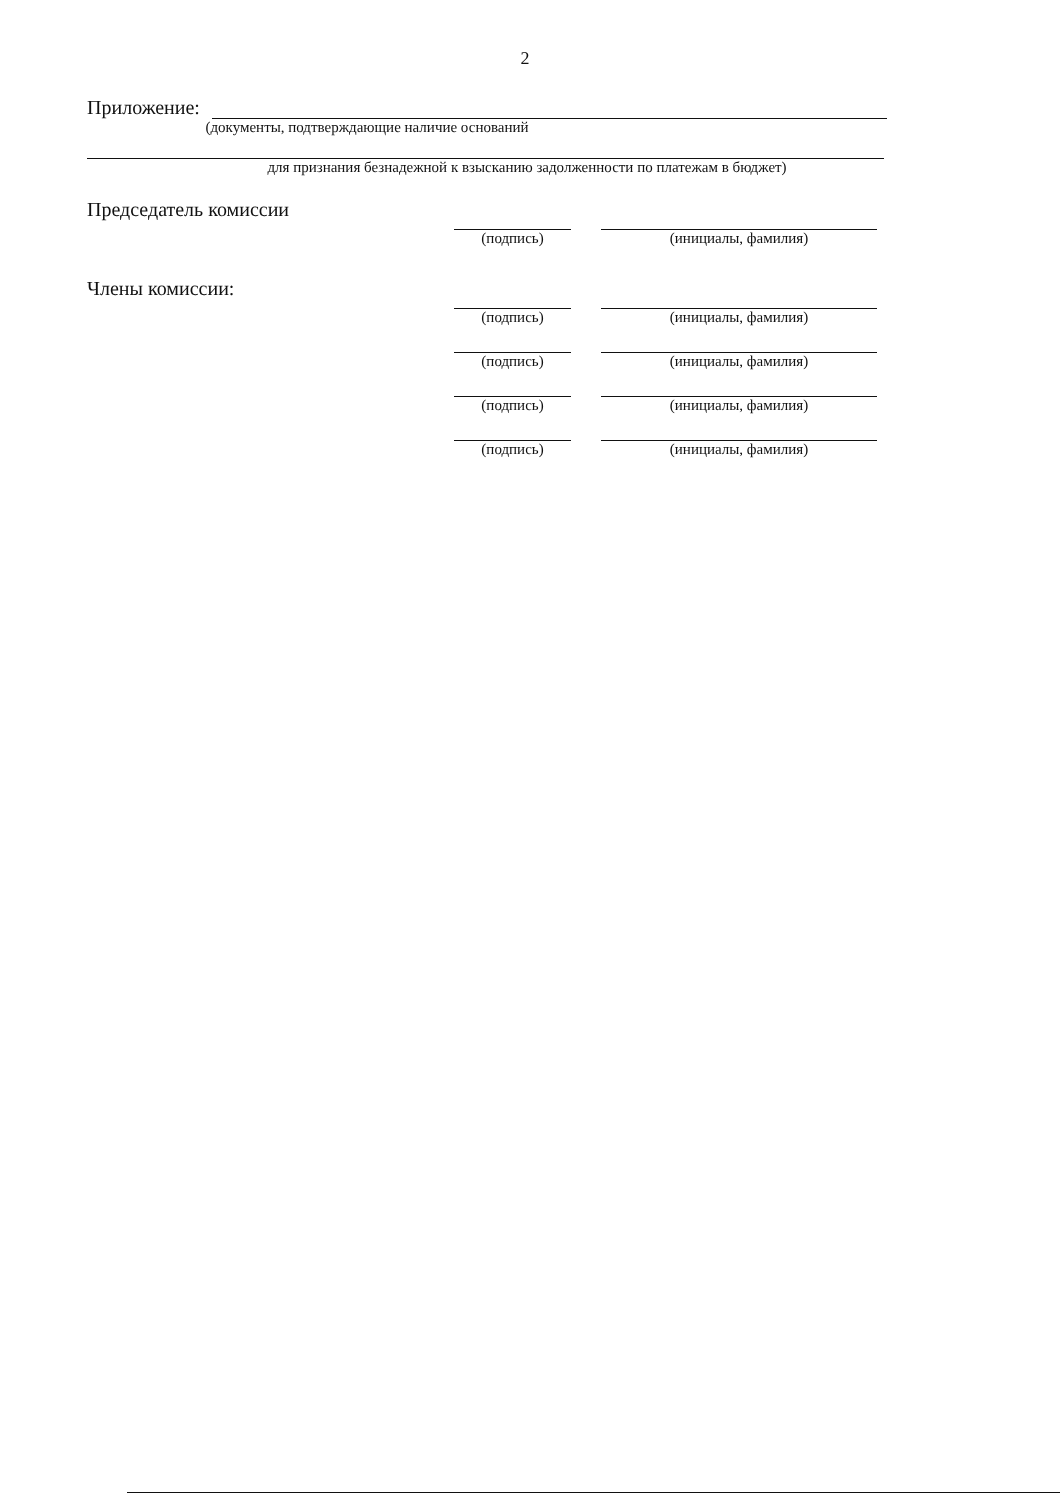2
Приложение:
(документы, подтверждающие наличие оснований
для признания безнадежной к взысканию задолженности по платежам в бюджет)
Председатель комиссии
(подпись) (инициалы, фамилия)
Члены комиссии:
(подпись) (инициалы, фамилия)
(подпись) (инициалы, фамилия)
(подпись) (инициалы, фамилия)
(подпись) (инициалы, фамилия)